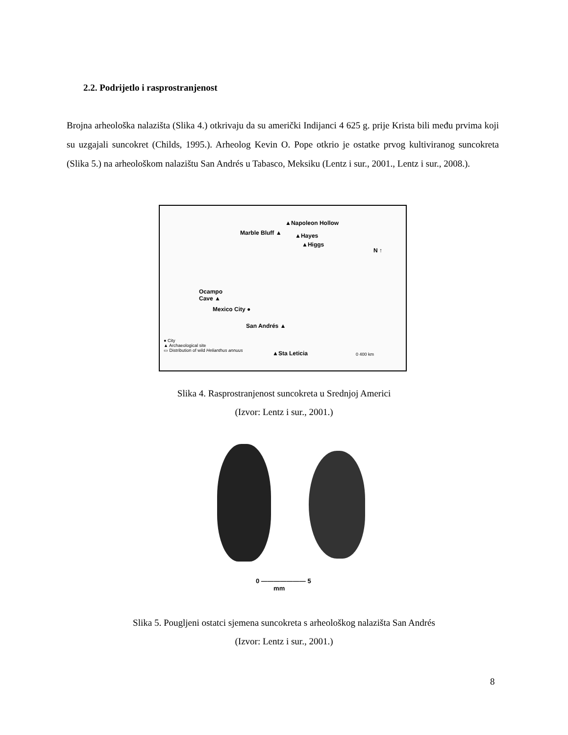2.2. Podrijetlo i rasprostranjenost
Brojna arheološka nalazišta (Slika 4.) otkrivaju da su američki Indijanci 4 625 g. prije Krista bili među prvima koji su uzgajali suncokret (Childs, 1995.). Arheolog Kevin O. Pope otkrio je ostatke prvog kultiviranog suncokreta (Slika 5.) na arheološkom nalazištu San Andrés u Tabasco, Meksiku (Lentz i sur., 2001., Lentz i sur., 2008.).
▲Napoleon Hollow
Marble Bluff ▲ ▲Hayes
▲Higgs
N ↑
Ocampo
Cave ▲
Mexico City ●
San Andrés ▲
▲Sta Leticia
● City
▲ Archaeological site
▭ Distribution of wild Helianthus annuus
0 400 km
Slika 4. Rasprostranjenost suncokreta u Srednjoj Americi
(Izvor: Lentz i sur., 2001.)
0 ——————— 5
mm
Slika 5. Pougljeni ostatci sjemena suncokreta s arheološkog nalazišta San Andrés
(Izvor: Lentz i sur., 2001.)
8